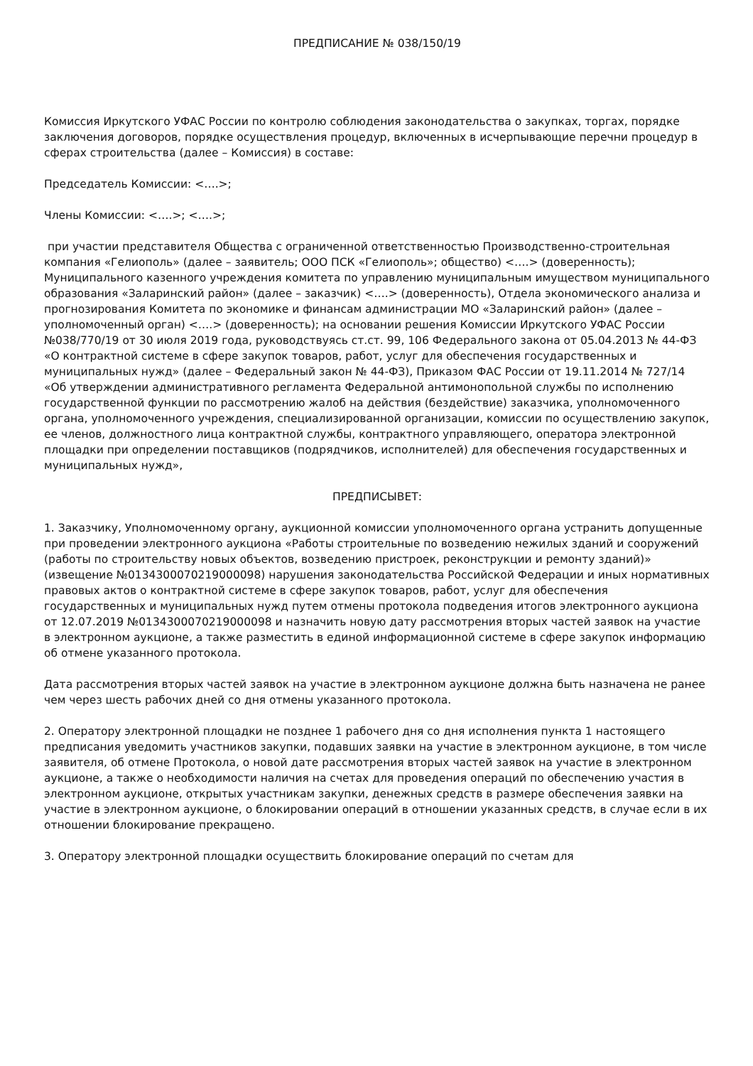ПРЕДПИСАНИЕ № 038/150/19
Комиссия Иркутского УФАС России по контролю соблюдения законодательства о закупках, торгах, порядке заключения договоров, порядке осуществления процедур, включенных в исчерпывающие перечни процедур в сферах строительства (далее – Комиссия) в составе:
Председатель Комиссии: <….>;
Члены Комиссии: <….>; <….>;
при участии представителя Общества с ограниченной ответственностью Производственно-строительная компания «Гелиополь» (далее – заявитель; ООО ПСК «Гелиополь»; общество) <….> (доверенность); Муниципального казенного учреждения комитета по управлению муниципальным имуществом муниципального образования «Заларинский район» (далее – заказчик) <….> (доверенность), Отдела экономического анализа и прогнозирования Комитета по экономике и финансам администрации МО «Заларинский район» (далее – уполномоченный орган) <….> (доверенность); на основании решения Комиссии Иркутского УФАС России №038/770/19 от 30 июля 2019 года, руководствуясь ст.ст. 99, 106 Федерального закона от 05.04.2013 № 44-ФЗ «О контрактной системе в сфере закупок товаров, работ, услуг для обеспечения государственных и муниципальных нужд» (далее – Федеральный закон № 44-ФЗ), Приказом ФАС России от 19.11.2014 № 727/14 «Об утверждении административного регламента Федеральной антимонопольной службы по исполнению государственной функции по рассмотрению жалоб на действия (бездействие) заказчика, уполномоченного органа, уполномоченного учреждения, специализированной организации, комиссии по осуществлению закупок, ее членов, должностного лица контрактной службы, контрактного управляющего, оператора электронной площадки при определении поставщиков (подрядчиков, исполнителей) для обеспечения государственных и муниципальных нужд»,
ПРЕДПИСЫВЕТ:
1. Заказчику, Уполномоченному органу, аукционной комиссии уполномоченного органа устранить допущенные при проведении электронного аукциона «Работы строительные по возведению нежилых зданий и сооружений (работы по строительству новых объектов, возведению пристроек, реконструкции и ремонту зданий)» (извещение №0134300070219000098) нарушения законодательства Российской Федерации и иных нормативных правовых актов о контрактной системе в сфере закупок товаров, работ, услуг для обеспечения государственных и муниципальных нужд путем отмены протокола подведения итогов электронного аукциона от 12.07.2019 №0134300070219000098 и назначить новую дату рассмотрения вторых частей заявок на участие в электронном аукционе, а также разместить в единой информационной системе в сфере закупок информацию об отмене указанного протокола.
Дата рассмотрения вторых частей заявок на участие в электронном аукционе должна быть назначена не ранее чем через шесть рабочих дней со дня отмены указанного протокола.
2. Оператору электронной площадки не позднее 1 рабочего дня со дня исполнения пункта 1 настоящего предписания уведомить участников закупки, подавших заявки на участие в электронном аукционе, в том числе заявителя, об отмене Протокола, о новой дате рассмотрения вторых частей заявок на участие в электронном аукционе, а также о необходимости наличия на счетах для проведения операций по обеспечению участия в электронном аукционе, открытых участникам закупки, денежных средств в размере обеспечения заявки на участие в электронном аукционе, о блокировании операций в отношении указанных средств, в случае если в их отношении блокирование прекращено.
3. Оператору электронной площадки осуществить блокирование операций по счетам для